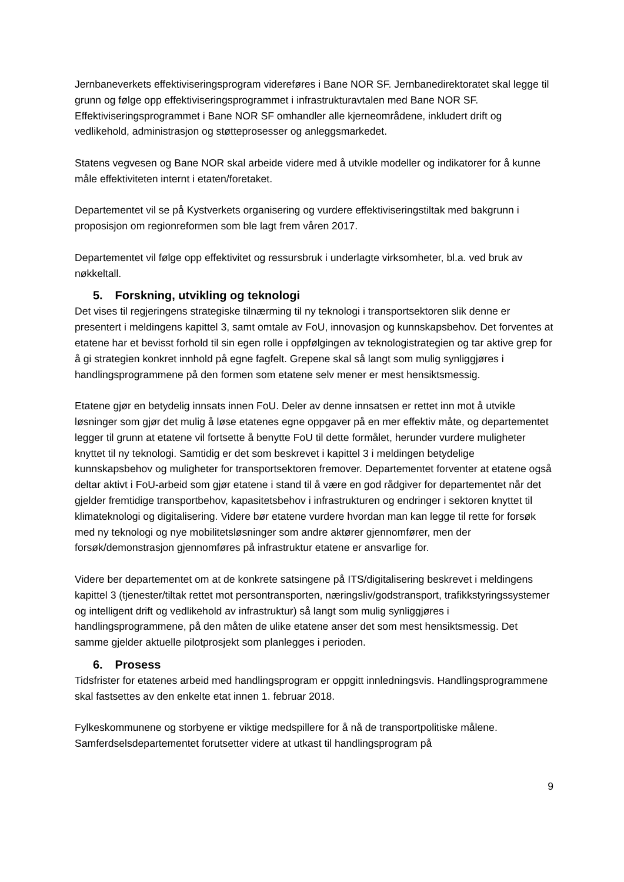Jernbaneverkets effektiviseringsprogram videreføres i Bane NOR SF. Jernbanedirektoratet skal legge til grunn og følge opp effektiviseringsprogrammet i infrastrukturavtalen med Bane NOR SF. Effektiviseringsprogrammet i Bane NOR SF omhandler alle kjerneområdene, inkludert drift og vedlikehold, administrasjon og støtteprosesser og anleggsmarkedet.
Statens vegvesen og Bane NOR skal arbeide videre med å utvikle modeller og indikatorer for å kunne måle effektiviteten internt i etaten/foretaket.
Departementet vil se på Kystverkets organisering og vurdere effektiviseringstiltak med bakgrunn i proposisjon om regionreformen som ble lagt frem våren 2017.
Departementet vil følge opp effektivitet og ressursbruk i underlagte virksomheter, bl.a. ved bruk av nøkkeltall.
5. Forskning, utvikling og teknologi
Det vises til regjeringens strategiske tilnærming til ny teknologi i transportsektoren slik denne er presentert i meldingens kapittel 3, samt omtale av FoU, innovasjon og kunnskapsbehov. Det forventes at etatene har et bevisst forhold til sin egen rolle i oppfølgingen av teknologistrategien og tar aktive grep for å gi strategien konkret innhold på egne fagfelt. Grepene skal så langt som mulig synliggjøres i handlingsprogrammene på den formen som etatene selv mener er mest hensiktsmessig.
Etatene gjør en betydelig innsats innen FoU. Deler av denne innsatsen er rettet inn mot å utvikle løsninger som gjør det mulig å løse etatenes egne oppgaver på en mer effektiv måte, og departementet legger til grunn at etatene vil fortsette å benytte FoU til dette formålet, herunder vurdere muligheter knyttet til ny teknologi. Samtidig er det som beskrevet i kapittel 3 i meldingen betydelige kunnskapsbehov og muligheter for transportsektoren fremover. Departementet forventer at etatene også deltar aktivt i FoU-arbeid som gjør etatene i stand til å være en god rådgiver for departementet når det gjelder fremtidige transportbehov, kapasitetsbehov i infrastrukturen og endringer i sektoren knyttet til klimateknologi og digitalisering. Videre bør etatene vurdere hvordan man kan legge til rette for forsøk med ny teknologi og nye mobilitetsløsninger som andre aktører gjennomfører, men der forsøk/demonstrasjon gjennomføres på infrastruktur etatene er ansvarlige for.
Videre ber departementet om at de konkrete satsingene på ITS/digitalisering beskrevet i meldingens kapittel 3 (tjenester/tiltak rettet mot persontransporten, næringsliv/godstransport, trafikkstyringssystemer og intelligent drift og vedlikehold av infrastruktur) så langt som mulig synliggjøres i handlingsprogrammene, på den måten de ulike etatene anser det som mest hensiktsmessig. Det samme gjelder aktuelle pilotprosjekt som planlegges i perioden.
6. Prosess
Tidsfrister for etatenes arbeid med handlingsprogram er oppgitt innledningsvis. Handlingsprogrammene skal fastsettes av den enkelte etat innen 1. februar 2018.
Fylkeskommunene og storbyene er viktige medspillere for å nå de transportpolitiske målene. Samferdselsdepartementet forutsetter videre at utkast til handlingsprogram på
9